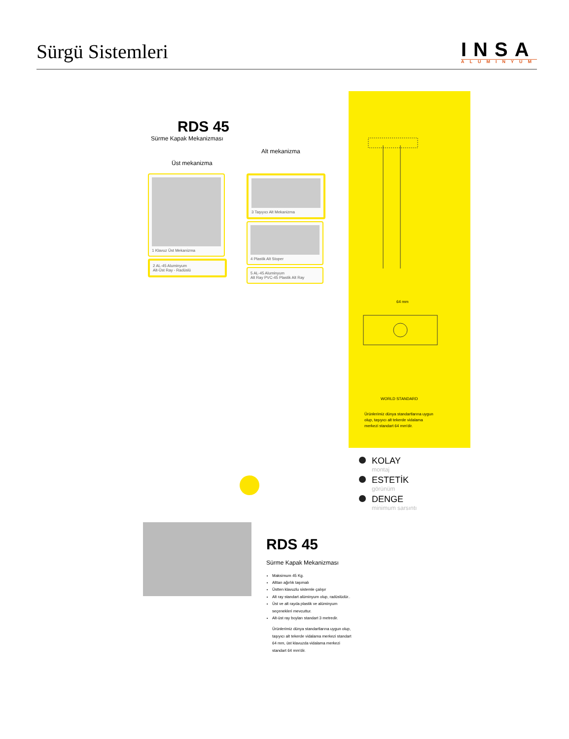Sürgü Sistemleri
INSA
ALUMINYUM
RDS 45
Sürme Kapak Mekanizması
Alt mekanizma
Üst mekanizma
1 Klavuz Üst Mekanizma
2 AL-45 Aluminyum
Alt-Üst Ray - Radüslü
3 Taşıyıcı Alt Mekanizma
4 Plastik Alt Stoper
5 AL-45 Aluminyum
Alt Ray PVC-45 Plastik Alt Ray
64 mm
WORLD STANDARD
Ürünlerimiz dünya standartlarına uygun olup, taşıyıcı alt tekerde vidalama merkezi standart 64 mm'dir.
KOLAY
montaj
ESTETİK
görünüm
DENGE
minimum sarsıntı
RDS 45
Sürme Kapak Mekanizması
Maksimum 45 Kg.
Alttan ağırlık taşımalı
Üstten klavuzlu sistemle çalışır
Alt ray standart alüminyum olup, radüslüdür..
Üst ve alt rayda plastik ve alüminyum seçenekleri mevcuttur.
Alt-üst ray boyları standart 3 metredir.
Ürünlerimiz dünya standartlarına uygun olup, taşıyıcı alt tekerde vidalama merkezi standart 64 mm, üst klavuzda vidalama merkezi standart 64 mm'dir.